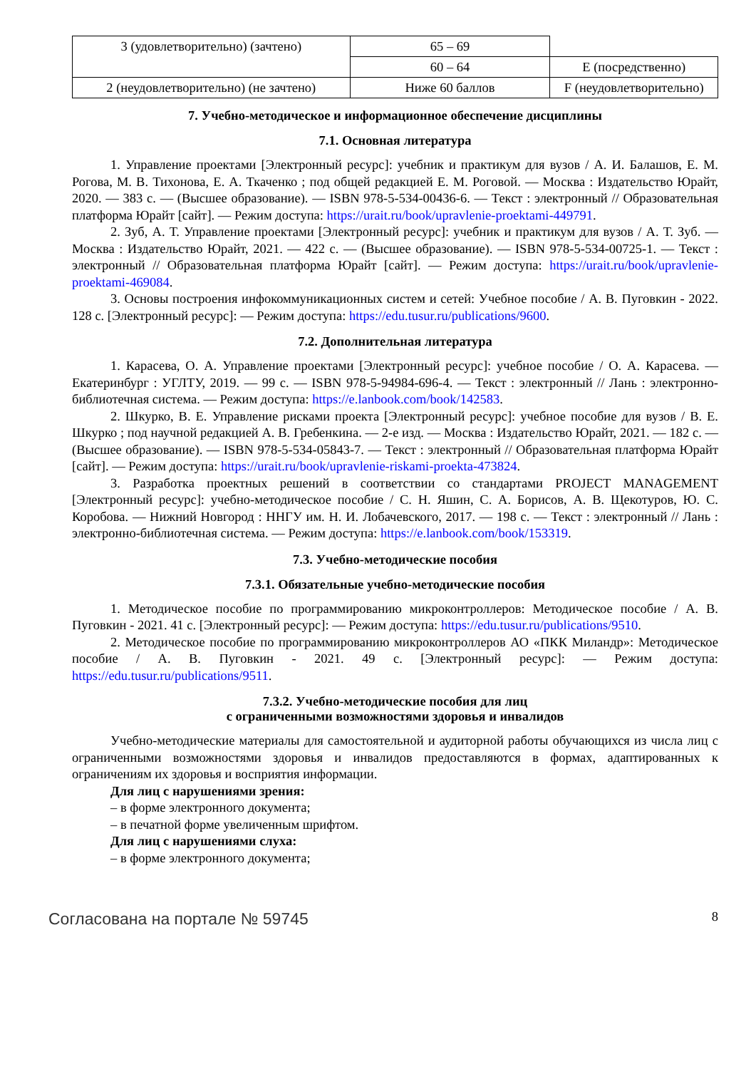| 3 (удовлетворительно) (зачтено) | 65 – 69 | |
| | 60 – 64 | E (посредственно) |
| 2 (неудовлетворительно) (не зачтено) | Ниже 60 баллов | F (неудовлетворительно) |
7. Учебно-методическое и информационное обеспечение дисциплины
7.1. Основная литература
1. Управление проектами [Электронный ресурс]: учебник и практикум для вузов / А. И. Балашов, Е. М. Рогова, М. В. Тихонова, Е. А. Ткаченко ; под общей редакцией Е. М. Роговой. — Москва : Издательство Юрайт, 2020. — 383 с. — (Высшее образование). — ISBN 978-5-534-00436-6. — Текст : электронный // Образовательная платформа Юрайт [сайт]. — Режим доступа: https://urait.ru/book/upravlenie-proektami-449791.
2. Зуб, А. Т. Управление проектами [Электронный ресурс]: учебник и практикум для вузов / А. Т. Зуб. — Москва : Издательство Юрайт, 2021. — 422 с. — (Высшее образование). — ISBN 978-5-534-00725-1. — Текст : электронный // Образовательная платформа Юрайт [сайт]. — Режим доступа: https://urait.ru/book/upravlenie-proektami-469084.
3. Основы построения инфокоммуникационных систем и сетей: Учебное пособие / А. В. Пуговкин - 2022. 128 с. [Электронный ресурс]: — Режим доступа: https://edu.tusur.ru/publications/9600.
7.2. Дополнительная литература
1. Карасева, О. А. Управление проектами [Электронный ресурс]: учебное пособие / О. А. Карасева. — Екатеринбург : УГЛТУ, 2019. — 99 с. — ISBN 978-5-94984-696-4. — Текст : электронный // Лань : электронно-библиотечная система. — Режим доступа: https://e.lanbook.com/book/142583.
2. Шкурко, В. Е. Управление рисками проекта [Электронный ресурс]: учебное пособие для вузов / В. Е. Шкурко ; под научной редакцией А. В. Гребенкина. — 2-е изд. — Москва : Издательство Юрайт, 2021. — 182 с. — (Высшее образование). — ISBN 978-5-534-05843-7. — Текст : электронный // Образовательная платформа Юрайт [сайт]. — Режим доступа: https://urait.ru/book/upravlenie-riskami-proekta-473824.
3. Разработка проектных решений в соответствии со стандартами PROJECT MANAGEMENT [Электронный ресурс]: учебно-методическое пособие / С. Н. Яшин, С. А. Борисов, А. В. Щекотуров, Ю. С. Коробова. — Нижний Новгород : ННГУ им. Н. И. Лобачевского, 2017. — 198 с. — Текст : электронный // Лань : электронно-библиотечная система. — Режим доступа: https://e.lanbook.com/book/153319.
7.3. Учебно-методические пособия
7.3.1. Обязательные учебно-методические пособия
1. Методическое пособие по программированию микроконтроллеров: Методическое пособие / А. В. Пуговкин - 2021. 41 с. [Электронный ресурс]: — Режим доступа: https://edu.tusur.ru/publications/9510.
2. Методическое пособие по программированию микроконтроллеров АО «ПКК Миландр»: Методическое пособие / А. В. Пуговкин - 2021. 49 с. [Электронный ресурс]: — Режим доступа: https://edu.tusur.ru/publications/9511.
7.3.2. Учебно-методические пособия для лиц
с ограниченными возможностями здоровья и инвалидов
Учебно-методические материалы для самостоятельной и аудиторной работы обучающихся из числа лиц с ограниченными возможностями здоровья и инвалидов предоставляются в формах, адаптированных к ограничениям их здоровья и восприятия информации.
Для лиц с нарушениями зрения:
– в форме электронного документа;
– в печатной форме увеличенным шрифтом.
Для лиц с нарушениями слуха:
– в форме электронного документа;
Согласована на портале № 59745 8